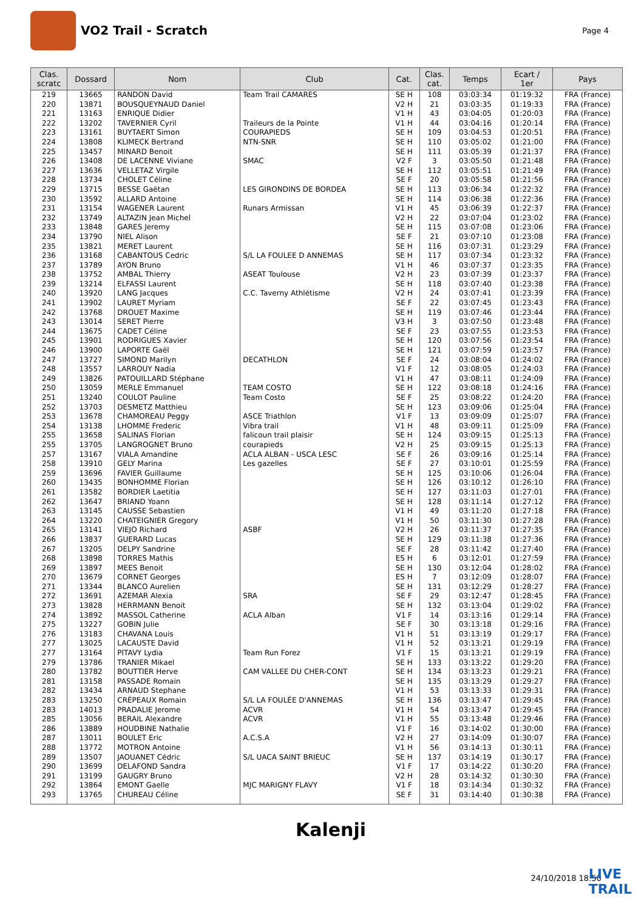VO2 Trail - Scratch
Page 4
| Clas. scratc | Dossard | Nom | Club | Cat. | Clas. cat. | Temps | Ecart / 1er | Pays |
| --- | --- | --- | --- | --- | --- | --- | --- | --- |
| 219 | 13665 | RANDON David | Team Trail CAMARES | SE H | 108 | 03:03:34 | 01:19:32 | FRA (France) |
| 220 | 13871 | BOUSQUEYNAUD Daniel | | V2 H | 21 | 03:03:35 | 01:19:33 | FRA (France) |
| 221 | 13163 | ENRIQUE Didier | | V1 H | 43 | 03:04:05 | 01:20:03 | FRA (France) |
| 222 | 13202 | TAVERNIER Cyril | Traileurs de la Pointe | V1 H | 44 | 03:04:16 | 01:20:14 | FRA (France) |
| 223 | 13161 | BUYTAERT Simon | COURAPIEDS | SE H | 109 | 03:04:53 | 01:20:51 | FRA (France) |
| 224 | 13808 | KLIMECK Bertrand | NTN-SNR | SE H | 110 | 03:05:02 | 01:21:00 | FRA (France) |
| 225 | 13457 | MINARD Benoit | | SE H | 111 | 03:05:39 | 01:21:37 | FRA (France) |
| 226 | 13408 | DE LACENNE Viviane | SMAC | V2 F | 3 | 03:05:50 | 01:21:48 | FRA (France) |
| 227 | 13636 | VELLETAZ Virgile | | SE H | 112 | 03:05:51 | 01:21:49 | FRA (France) |
| 228 | 13734 | CHOLET Céline | | SE F | 20 | 03:05:58 | 01:21:56 | FRA (France) |
| 229 | 13715 | BESSE Gaëtan | LES GIRONDINS DE BORDEA | SE H | 113 | 03:06:34 | 01:22:32 | FRA (France) |
| 230 | 13592 | ALLARD Antoine | | SE H | 114 | 03:06:38 | 01:22:36 | FRA (France) |
| 231 | 13154 | WAGENER Laurent | Runars Armissan | V1 H | 45 | 03:06:39 | 01:22:37 | FRA (France) |
| 232 | 13749 | ALTAZIN Jean Michel | | V2 H | 22 | 03:07:04 | 01:23:02 | FRA (France) |
| 233 | 13848 | GARES Jeremy | | SE H | 115 | 03:07:08 | 01:23:06 | FRA (France) |
| 234 | 13790 | NIEL Alison | | SE F | 21 | 03:07:10 | 01:23:08 | FRA (France) |
| 235 | 13821 | MERET Laurent | | SE H | 116 | 03:07:31 | 01:23:29 | FRA (France) |
| 236 | 13168 | CABANTOUS Cedric | S/L LA FOULEE D ANNEMAS | SE H | 117 | 03:07:34 | 01:23:32 | FRA (France) |
| 237 | 13789 | AYON Bruno | | V1 H | 46 | 03:07:37 | 01:23:35 | FRA (France) |
| 238 | 13752 | AMBAL Thierry | ASEAT Toulouse | V2 H | 23 | 03:07:39 | 01:23:37 | FRA (France) |
| 239 | 13214 | ELFASSI Laurent | | SE H | 118 | 03:07:40 | 01:23:38 | FRA (France) |
| 240 | 13920 | LANG Jacques | C.C. Taverny Athlétisme | V2 H | 24 | 03:07:41 | 01:23:39 | FRA (France) |
| 241 | 13902 | LAURET Myriam | | SE F | 22 | 03:07:45 | 01:23:43 | FRA (France) |
| 242 | 13768 | DROUET Maxime | | SE H | 119 | 03:07:46 | 01:23:44 | FRA (France) |
| 243 | 13014 | SERET Pierre | | V3 H | 3 | 03:07:50 | 01:23:48 | FRA (France) |
| 244 | 13675 | CADET Céline | | SE F | 23 | 03:07:55 | 01:23:53 | FRA (France) |
| 245 | 13901 | RODRIGUES Xavier | | SE H | 120 | 03:07:56 | 01:23:54 | FRA (France) |
| 246 | 13900 | LAPORTE Gaël | | SE H | 121 | 03:07:59 | 01:23:57 | FRA (France) |
| 247 | 13727 | SIMOND Marilyn | DECATHLON | SE F | 24 | 03:08:04 | 01:24:02 | FRA (France) |
| 248 | 13557 | LARROUY Nadia | | V1 F | 12 | 03:08:05 | 01:24:03 | FRA (France) |
| 249 | 13826 | PATOUILLARD Stéphane | | V1 H | 47 | 03:08:11 | 01:24:09 | FRA (France) |
| 250 | 13059 | MERLE Emmanuel | TEAM COSTO | SE H | 122 | 03:08:18 | 01:24:16 | FRA (France) |
| 251 | 13240 | COULOT Pauline | Team Costo | SE F | 25 | 03:08:22 | 01:24:20 | FRA (France) |
| 252 | 13703 | DESMETZ Matthieu | | SE H | 123 | 03:09:06 | 01:25:04 | FRA (France) |
| 253 | 13678 | CHAMOREAU Peggy | ASCE Triathlon | V1 F | 13 | 03:09:09 | 01:25:07 | FRA (France) |
| 254 | 13138 | LHOMME Frederic | Vibra trail | V1 H | 48 | 03:09:11 | 01:25:09 | FRA (France) |
| 255 | 13658 | SALINAS Florian | falicoun trail plaisir | SE H | 124 | 03:09:15 | 01:25:13 | FRA (France) |
| 255 | 13705 | LANGROGNET Bruno | courapieds | V2 H | 25 | 03:09:15 | 01:25:13 | FRA (France) |
| 257 | 13167 | VIALA Amandine | ACLA ALBAN - USCA LESC | SE F | 26 | 03:09:16 | 01:25:14 | FRA (France) |
| 258 | 13910 | GELY Marina | Les gazelles | SE F | 27 | 03:10:01 | 01:25:59 | FRA (France) |
| 259 | 13696 | FAVIER Guillaume | | SE H | 125 | 03:10:06 | 01:26:04 | FRA (France) |
| 260 | 13435 | BONHOMME Florian | | SE H | 126 | 03:10:12 | 01:26:10 | FRA (France) |
| 261 | 13582 | BORDIER Laetitia | | SE H | 127 | 03:11:03 | 01:27:01 | FRA (France) |
| 262 | 13647 | BRIAND Yoann | | SE H | 128 | 03:11:14 | 01:27:12 | FRA (France) |
| 263 | 13145 | CAUSSE Sebastien | | V1 H | 49 | 03:11:20 | 01:27:18 | FRA (France) |
| 264 | 13220 | CHATEIGNIER Gregory | | V1 H | 50 | 03:11:30 | 01:27:28 | FRA (France) |
| 265 | 13141 | VIEJO Richard | ASBF | V2 H | 26 | 03:11:37 | 01:27:35 | FRA (France) |
| 266 | 13837 | GUERARD Lucas | | SE H | 129 | 03:11:38 | 01:27:36 | FRA (France) |
| 267 | 13205 | DELPY Sandrine | | SE F | 28 | 03:11:42 | 01:27:40 | FRA (France) |
| 268 | 13898 | TORRES Mathis | | ES H | 6 | 03:12:01 | 01:27:59 | FRA (France) |
| 269 | 13897 | MEES Benoit | | SE H | 130 | 03:12:04 | 01:28:02 | FRA (France) |
| 270 | 13679 | CORNET Georges | | ES H | 7 | 03:12:09 | 01:28:07 | FRA (France) |
| 271 | 13344 | BLANCO Aurelien | | SE H | 131 | 03:12:29 | 01:28:27 | FRA (France) |
| 272 | 13691 | AZEMAR Alexia | SRA | SE F | 29 | 03:12:47 | 01:28:45 | FRA (France) |
| 273 | 13828 | HERRMANN Benoit | | SE H | 132 | 03:13:04 | 01:29:02 | FRA (France) |
| 274 | 13892 | MASSOL Catherine | ACLA Alban | V1 F | 14 | 03:13:16 | 01:29:14 | FRA (France) |
| 275 | 13227 | GOBIN Julie | | SE F | 30 | 03:13:18 | 01:29:16 | FRA (France) |
| 276 | 13183 | CHAVANA Louis | | V1 H | 51 | 03:13:19 | 01:29:17 | FRA (France) |
| 277 | 13025 | LACAUSTE David | | V1 H | 52 | 03:13:21 | 01:29:19 | FRA (France) |
| 277 | 13164 | PITAVY Lydia | Team Run Forez | V1 F | 15 | 03:13:21 | 01:29:19 | FRA (France) |
| 279 | 13786 | TRANIER Mikael | | SE H | 133 | 03:13:22 | 01:29:20 | FRA (France) |
| 280 | 13782 | BOUTTIER Herve | CAM VALLEE DU CHER-CONT | SE H | 134 | 03:13:23 | 01:29:21 | FRA (France) |
| 281 | 13158 | PASSADE Romain | | SE H | 135 | 03:13:29 | 01:29:27 | FRA (France) |
| 282 | 13434 | ARNAUD Stephane | | V1 H | 53 | 03:13:33 | 01:29:31 | FRA (France) |
| 283 | 13250 | CRÉPEAUX Romain | S/L LA FOULÉE D'ANNEMAS | SE H | 136 | 03:13:47 | 01:29:45 | FRA (France) |
| 283 | 14013 | PRADALIE Jerome | ACVR | V1 H | 54 | 03:13:47 | 01:29:45 | FRA (France) |
| 285 | 13056 | BERAIL Alexandre | ACVR | V1 H | 55 | 03:13:48 | 01:29:46 | FRA (France) |
| 286 | 13889 | HOUDBINE Nathalie | | V1 F | 16 | 03:14:02 | 01:30:00 | FRA (France) |
| 287 | 13011 | BOULET Eric | A.C.S.A | V2 H | 27 | 03:14:09 | 01:30:07 | FRA (France) |
| 288 | 13772 | MOTRON Antoine | | V1 H | 56 | 03:14:13 | 01:30:11 | FRA (France) |
| 289 | 13507 | JAOUANET Cédric | S/L UACA SAINT BRIEUC | SE H | 137 | 03:14:19 | 01:30:17 | FRA (France) |
| 290 | 13699 | DELAFOND Sandra | | V1 F | 17 | 03:14:22 | 01:30:20 | FRA (France) |
| 291 | 13199 | GAUGRY Bruno | | V2 H | 28 | 03:14:32 | 01:30:30 | FRA (France) |
| 292 | 13864 | EMONT Gaelle | MJC MARIGNY FLAVY | V1 F | 18 | 03:14:34 | 01:30:32 | FRA (France) |
| 293 | 13765 | CHUREAU Céline | | SE F | 31 | 03:14:40 | 01:30:38 | FRA (France) |
Kalenji
24/10/2018 18:50
LIVE
TRAIL